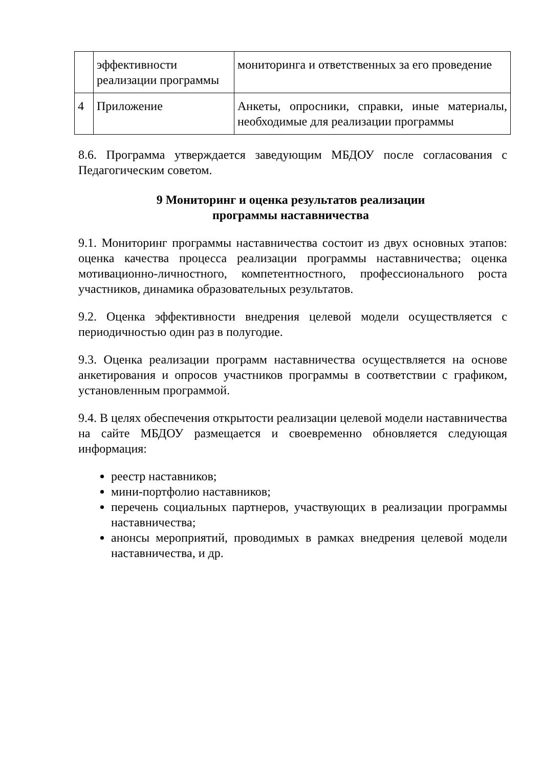| | эффективности реализации программы | мониторинга и ответственных за его проведение |
| 4 | Приложение | Анкеты, опросники, справки, иные материалы, необходимые для реализации программы |
8.6. Программа утверждается заведующим МБДОУ после согласования с Педагогическим советом.
9 Мониторинг и оценка результатов реализации
программы наставничества
9.1. Мониторинг программы наставничества состоит из двух основных этапов: оценка качества процесса реализации программы наставничества; оценка мотивационно-личностного, компетентностного, профессионального роста участников, динамика образовательных результатов.
9.2. Оценка эффективности внедрения целевой модели осуществляется с периодичностью один раз в полугодие.
9.3. Оценка реализации программ наставничества осуществляется на основе анкетирования и опросов участников программы в соответствии с графиком, установленным программой.
9.4. В целях обеспечения открытости реализации целевой модели наставничества на сайте МБДОУ размещается и своевременно обновляется следующая информация:
реестр наставников;
мини-портфолио наставников;
перечень социальных партнеров, участвующих в реализации программы наставничества;
анонсы мероприятий, проводимых в рамках внедрения целевой модели наставничества, и др.